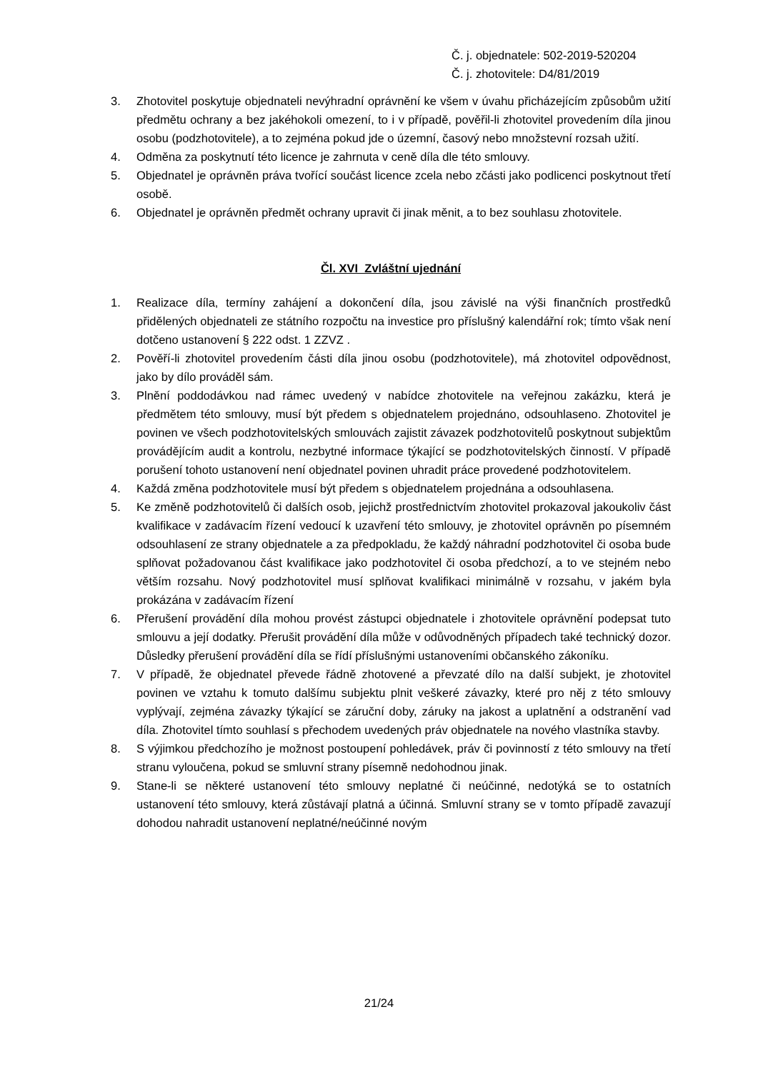Č. j. objednatele: 502-2019-520204
Č. j. zhotovitele: D4/81/2019
3. Zhotovitel poskytuje objednateli nevýhradní oprávnění ke všem v úvahu přicházejícím způsobům užití předmětu ochrany a bez jakéhokoli omezení, to i v případě, pověřil-li zhotovitel provedením díla jinou osobu (podzhotovitele), a to zejména pokud jde o územní, časový nebo množstevní rozsah užití.
4. Odměna za poskytnutí této licence je zahrnuta v ceně díla dle této smlouvy.
5. Objednatel je oprávněn práva tvořící součást licence zcela nebo zčásti jako podlicenci poskytnout třetí osobě.
6. Objednatel je oprávněn předmět ochrany upravit či jinak měnit, a to bez souhlasu zhotovitele.
Čl. XVI Zvláštní ujednání
1. Realizace díla, termíny zahájení a dokončení díla, jsou závislé na výši finančních prostředků přidělených objednateli ze státního rozpočtu na investice pro příslušný kalendářní rok; tímto však není dotčeno ustanovení § 222 odst. 1 ZZVZ .
2. Pověří-li zhotovitel provedením části díla jinou osobu (podzhotovitele), má zhotovitel odpovědnost, jako by dílo prováděl sám.
3. Plnění poddodávkou nad rámec uvedený v nabídce zhotovitele na veřejnou zakázku, která je předmětem této smlouvy, musí být předem s objednatelem projednáno, odsouhlaseno. Zhotovitel je povinen ve všech podzhotovitelských smlouvách zajistit závazek podzhotovitelů poskytnout subjektům provádějícím audit a kontrolu, nezbytné informace týkající se podzhotovitelských činností. V případě porušení tohoto ustanovení není objednatel povinen uhradit práce provedené podzhotovitelem.
4. Každá změna podzhotovitele musí být předem s objednatelem projednána a odsouhlasena.
5. Ke změně podzhotovitelů či dalších osob, jejichž prostřednictvím zhotovitel prokazoval jakoukoliv část kvalifikace v zadávacím řízení vedoucí k uzavření této smlouvy, je zhotovitel oprávněn po písemném odsouhlasení ze strany objednatele a za předpokladu, že každý náhradní podzhotovitel či osoba bude splňovat požadovanou část kvalifikace jako podzhotovitel či osoba předchozí, a to ve stejném nebo větším rozsahu. Nový podzhotovitel musí splňovat kvalifikaci minimálně v rozsahu, v jakém byla prokázána v zadávacím řízení
6. Přerušení provádění díla mohou provést zástupci objednatele i zhotovitele oprávnění podepsat tuto smlouvu a její dodatky. Přerušit provádění díla může v odůvodněných případech také technický dozor. Důsledky přerušení provádění díla se řídí příslušnými ustanoveními občanského zákoníku.
7. V případě, že objednatel převede řádně zhotovené a převzaté dílo na další subjekt, je zhotovitel povinen ve vztahu k tomuto dalšímu subjektu plnit veškeré závazky, které pro něj z této smlouvy vyplývají, zejména závazky týkající se záruční doby, záruky na jakost a uplatnění a odstranění vad díla. Zhotovitel tímto souhlasí s přechodem uvedených práv objednatele na nového vlastníka stavby.
8. S výjimkou předchozího je možnost postoupení pohledávek, práv či povinností z této smlouvy na třetí stranu vyloučena, pokud se smluvní strany písemně nedohodnou jinak.
9. Stane-li se některé ustanovení této smlouvy neplatné či neúčinné, nedotýká se to ostatních ustanovení této smlouvy, která zůstávají platná a účinná. Smluvní strany se v tomto případě zavazují dohodou nahradit ustanovení neplatné/neúčinné novým
21/24